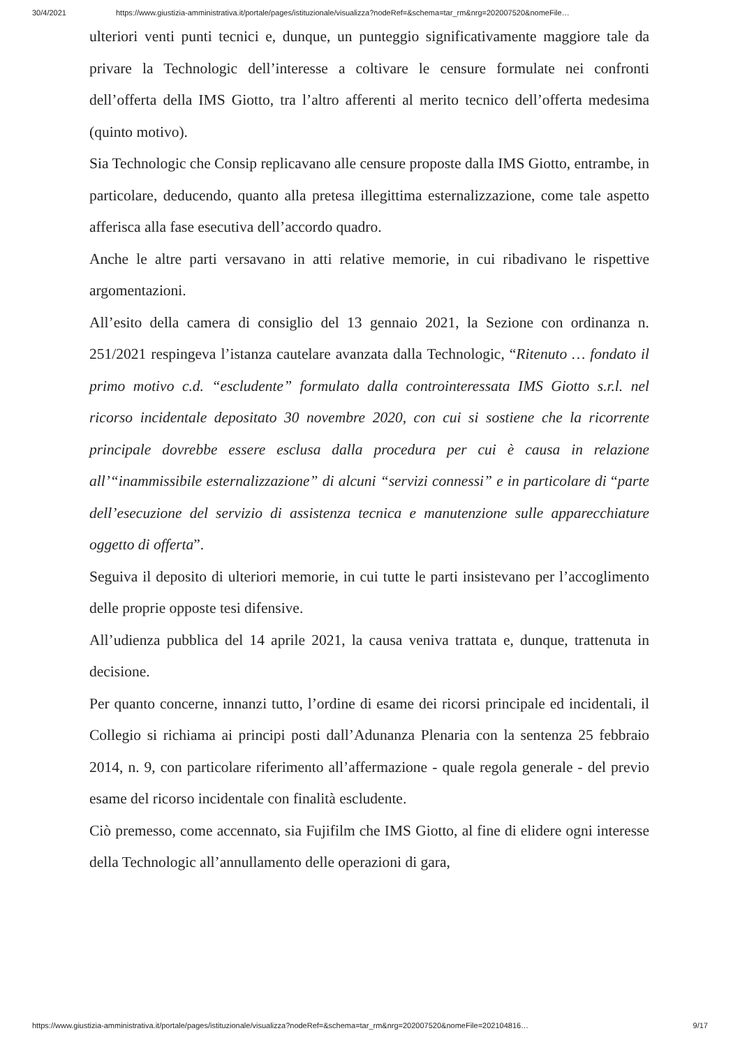30/4/2021 https://www.giustizia-amministrativa.it/portale/pages/istituzionale/visualizza?nodeRef=&schema=tar_rm&nrg=202007520&nomeFile…
ulteriori venti punti tecnici e, dunque, un punteggio significativamente maggiore tale da privare la Technologic dell’interesse a coltivare le censure formulate nei confronti dell’offerta della IMS Giotto, tra l’altro afferenti al merito tecnico dell’offerta medesima (quinto motivo).
Sia Technologic che Consip replicavano alle censure proposte dalla IMS Giotto, entrambe, in particolare, deducendo, quanto alla pretesa illegittima esternalizzazione, come tale aspetto afferisca alla fase esecutiva dell’accordo quadro.
Anche le altre parti versavano in atti relative memorie, in cui ribadivano le rispettive argomentazioni.
All’esito della camera di consiglio del 13 gennaio 2021, la Sezione con ordinanza n. 251/2021 respingeva l’istanza cautelare avanzata dalla Technologic, “Ritenuto … fondato il primo motivo c.d. “escludente” formulato dalla controinteressata IMS Giotto s.r.l. nel ricorso incidentale depositato 30 novembre 2020, con cui si sostiene che la ricorrente principale dovrebbe essere esclusa dalla procedura per cui è causa in relazione all’“inammissibile esternalizzazione” di alcuni “servizi connessi” e in particolare di “parte dell’esecuzione del servizio di assistenza tecnica e manutenzione sulle apparecchiature oggetto di offerta”.
Seguiva il deposito di ulteriori memorie, in cui tutte le parti insistevano per l’accoglimento delle proprie opposte tesi difensive.
All’udienza pubblica del 14 aprile 2021, la causa veniva trattata e, dunque, trattenuta in decisione.
Per quanto concerne, innanzi tutto, l’ordine di esame dei ricorsi principale ed incidentali, il Collegio si richiama ai principi posti dall’Adunanza Plenaria con la sentenza 25 febbraio 2014, n. 9, con particolare riferimento all’affermazione - quale regola generale - del previo esame del ricorso incidentale con finalità escludente.
Ciò premesso, come accennato, sia Fujifilm che IMS Giotto, al fine di elidere ogni interesse della Technologic all’annullamento delle operazioni di gara,
https://www.giustizia-amministrativa.it/portale/pages/istituzionale/visualizza?nodeRef=&schema=tar_rm&nrg=202007520&nomeFile=202104816… 9/17